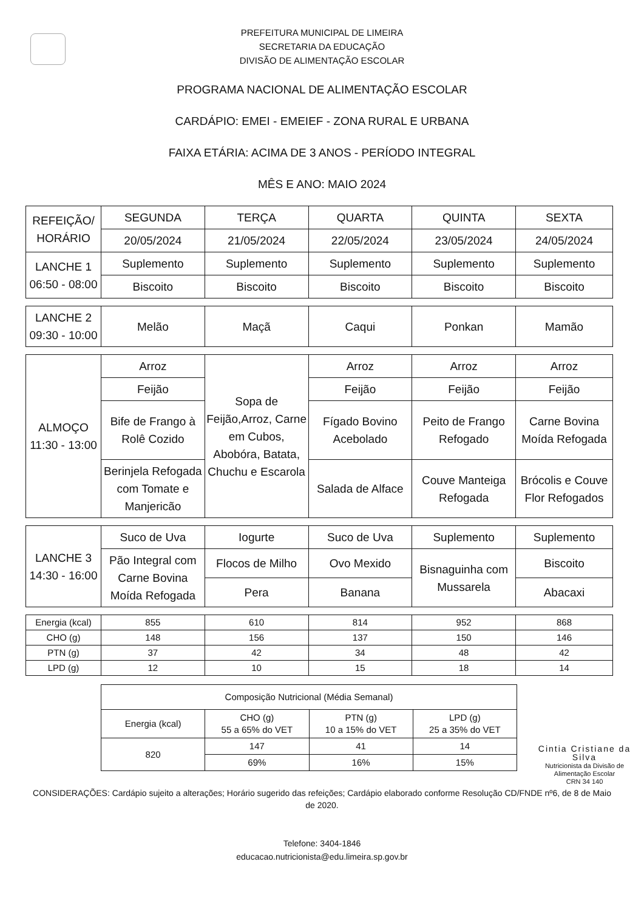PREFEITURA MUNICIPAL DE LIMEIRA
SECRETARIA DA EDUCAÇÃO
DIVISÃO DE ALIMENTAÇÃO ESCOLAR
PROGRAMA NACIONAL DE ALIMENTAÇÃO ESCOLAR
CARDÁPIO: EMEI - EMEIEF - ZONA RURAL E URBANA
FAIXA ETÁRIA: ACIMA DE 3 ANOS - PERÍODO INTEGRAL
MÊS E ANO: MAIO 2024
| REFEIÇÃO/ HORÁRIO | SEGUNDA | TERÇA | QUARTA | QUINTA | SEXTA |
| --- | --- | --- | --- | --- | --- |
| | 20/05/2024 | 21/05/2024 | 22/05/2024 | 23/05/2024 | 24/05/2024 |
| LANCHE 1 06:50 - 08:00 | Suplemento | Suplemento | Suplemento | Suplemento | Suplemento |
| | Biscoito | Biscoito | Biscoito | Biscoito | Biscoito |
| LANCHE 2 09:30 - 10:00 | Melão | Maçã | Caqui | Ponkan | Mamão |
| ALMOÇO 11:30 - 13:00 | Arroz | Sopa de Feijão,Arroz, Carne em Cubos, Abobóra, Batata, Chuchu e Escarola | Arroz | Arroz | Arroz |
| | Feijão | | Feijão | Feijão | Feijão |
| | Bife de Frango à Rolê Cozido | | Fígado Bovino Acebolado | Peito de Frango Refogado | Carne Bovina Moída Refogada |
| | Berinjela Refogada com Tomate e Manjericão | | Salada de Alface | Couve Manteiga Refogada | Brócolis e Couve Flor Refogados |
| LANCHE 3 14:30 - 16:00 | Suco de Uva | Iogurte | Suco de Uva | Suplemento | Suplemento |
| | Pão Integral com Carne Bovina Moída Refogada | Flocos de Milho | Ovo Mexido | Bisnaguinha com Mussarela | Biscoito |
| | | Pera | Banana | | Abacaxi |
| Energia (kcal) | 855 | 610 | 814 | 952 | 868 |
| CHO (g) | 148 | 156 | 137 | 150 | 146 |
| PTN (g) | 37 | 42 | 34 | 48 | 42 |
| LPD (g) | 12 | 10 | 15 | 18 | 14 |
| Composição Nutricional (Média Semanal) | | | |
| Energia (kcal) | CHO (g) 55 a 65% do VET | PTN (g) 10 a 15% do VET | LPD (g) 25 a 35% do VET |
| 820 | 147 | 41 | 14 |
| | 69% | 16% | 15% |
Cintia Cristiane da Silva
Nutricionista da Divisão de
Alimentação Escolar
CRN 34 140
CONSIDERAÇÕES: Cardápio sujeito a alterações; Horário sugerido das refeições; Cardápio elaborado conforme Resolução CD/FNDE nº6, de 8 de Maio de 2020.
Telefone: 3404-1846
educacao.nutricionista@edu.limeira.sp.gov.br